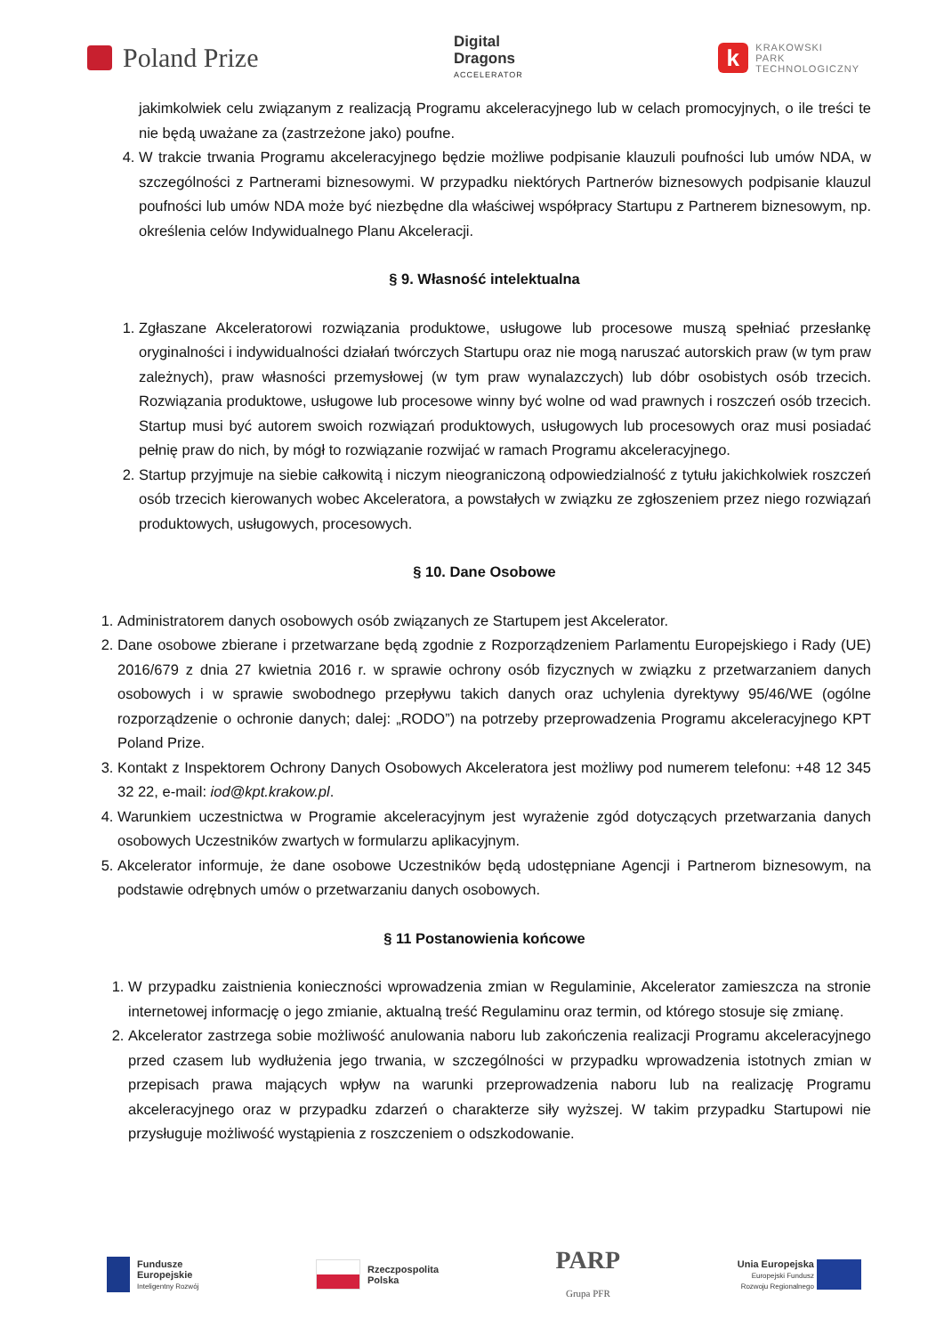Poland Prize
Digital
Dragons
ACCELERATOR
k
KRAKOWSKI
PARK
TECHNOLOGICZNY
jakimkolwiek celu związanym z realizacją Programu akceleracyjnego lub w celach promocyjnych, o ile treści te nie będą uważane za (zastrzeżone jako) poufne.
4. W trakcie trwania Programu akceleracyjnego będzie możliwe podpisanie klauzuli poufności lub umów NDA, w szczególności z Partnerami biznesowymi. W przypadku niektórych Partnerów biznesowych podpisanie klauzul poufności lub umów NDA może być niezbędne dla właściwej współpracy Startupu z Partnerem biznesowym, np. określenia celów Indywidualnego Planu Akceleracji.
§ 9. Własność intelektualna
1. Zgłaszane Akceleratorowi rozwiązania produktowe, usługowe lub procesowe muszą spełniać przesłankę oryginalności i indywidualności działań twórczych Startupu oraz nie mogą naruszać autorskich praw (w tym praw zależnych), praw własności przemysłowej (w tym praw wynalazczych) lub dóbr osobistych osób trzecich. Rozwiązania produktowe, usługowe lub procesowe winny być wolne od wad prawnych i roszczeń osób trzecich. Startup musi być autorem swoich rozwiązań produktowych, usługowych lub procesowych oraz musi posiadać pełnię praw do nich, by mógł to rozwiązanie rozwijać w ramach Programu akceleracyjnego.
2. Startup przyjmuje na siebie całkowitą i niczym nieograniczoną odpowiedzialność z tytułu jakichkolwiek roszczeń osób trzecich kierowanych wobec Akceleratora, a powstałych w związku ze zgłoszeniem przez niego rozwiązań produktowych, usługowych, procesowych.
§ 10. Dane Osobowe
1. Administratorem danych osobowych osób związanych ze Startupem jest Akcelerator.
2. Dane osobowe zbierane i przetwarzane będą zgodnie z Rozporządzeniem Parlamentu Europejskiego i Rady (UE) 2016/679 z dnia 27 kwietnia 2016 r. w sprawie ochrony osób fizycznych w związku z przetwarzaniem danych osobowych i w sprawie swobodnego przepływu takich danych oraz uchylenia dyrektywy 95/46/WE (ogólne rozporządzenie o ochronie danych; dalej: „RODO”) na potrzeby przeprowadzenia Programu akceleracyjnego KPT Poland Prize.
3. Kontakt z Inspektorem Ochrony Danych Osobowych Akceleratora jest możliwy pod numerem telefonu: +48 12 345 32 22, e-mail: iod@kpt.krakow.pl.
4. Warunkiem uczestnictwa w Programie akceleracyjnym jest wyrażenie zgód dotyczących przetwarzania danych osobowych Uczestników zwartych w formularzu aplikacyjnym.
5. Akcelerator informuje, że dane osobowe Uczestników będą udostępniane Agencji i Partnerom biznesowym, na podstawie odrębnych umów o przetwarzaniu danych osobowych.
§ 11 Postanowienia końcowe
1. W przypadku zaistnienia konieczności wprowadzenia zmian w Regulaminie, Akcelerator zamieszcza na stronie internetowej informację o jego zmianie, aktualną treść Regulaminu oraz termin, od którego stosuje się zmianę.
2. Akcelerator zastrzega sobie możliwość anulowania naboru lub zakończenia realizacji Programu akceleracyjnego przed czasem lub wydłużenia jego trwania, w szczególności w przypadku wprowadzenia istotnych zmian w przepisach prawa mających wpływ na warunki przeprowadzenia naboru lub na realizację Programu akceleracyjnego oraz w przypadku zdarzeń o charakterze siły wyższej. W takim przypadku Startupowi nie przysługuje możliwość wystąpienia z roszczeniem o odszkodowanie.
Fundusze
Europejskie
Inteligentny Rozwój
Rzeczpospolita
Polska
PARP
Grupa PFR
Unia Europejska
Europejski Fundusz
Rozwoju Regionalnego